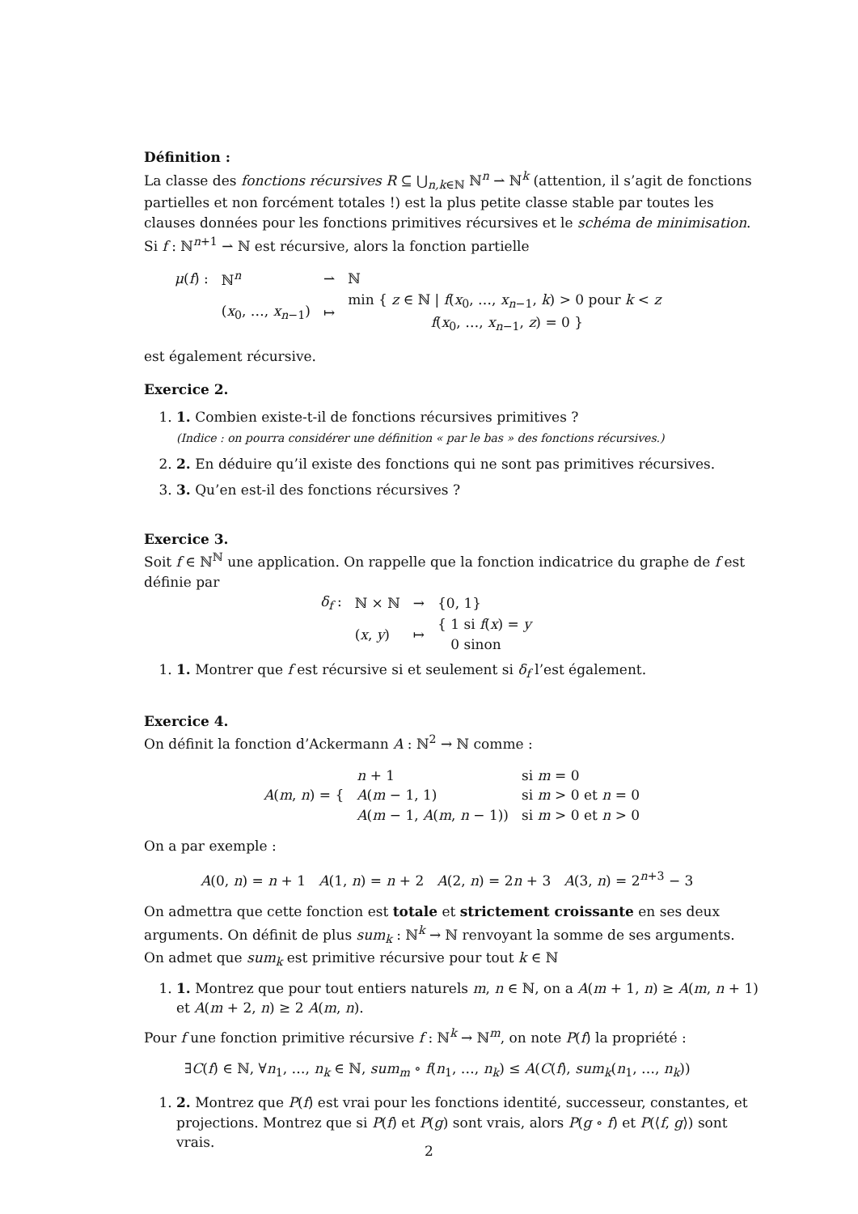Définition :
La classe des fonctions récursives R ⊆ ⋃<sub>n,k∈ℕ</sub> ℕ<sup>n</sup> ⇀ ℕ<sup>k</sup> (attention, il s’agit de fonctions partielles et non forcément totales !) est la plus petite classe stable par toutes les clauses données pour les fonctions primitives récursives et le schéma de minimisation. Si f : ℕ<sup>n+1</sup> ⇀ ℕ est récursive, alors la fonction partielle
| μ ( f ) : | ℕ<sup>n</sup> | ⇀ | ℕ |
| | ( x<sub>0</sub>, …, x<sub>n−1</sub>) | ↦ | min { z ∈ ℕ / f ( x<sub>0</sub>, …, x<sub>n−1</sub>, k ) > 0 pour k < z f ( x<sub>0</sub>, …, x<sub>n−1</sub>, z ) = 0 } |
est également récursive.
Exercice 2.
1. 1. Combien existe-t-il de fonctions récursives primitives ?
(Indice : on pourra considérer une définition « par le bas » des fonctions récursives.)
2. 2. En déduire qu’il existe des fonctions qui ne sont pas primitives récursives.
3. 3. Qu’en est-il des fonctions récursives ?
Exercice 3.
Soit f ∈ ℕ<sup>ℕ</sup> une application. On rappelle que la fonction indicatrice du graphe de f est définie par
| δ<sub>f</sub> : | ℕ × ℕ | → | {0, 1} |
| | ( x , y ) | ↦ | { 1 si f ( x ) = y 0 sinon |
1. 1. Montrer que f est récursive si et seulement si δ<sub>f</sub> l’est également.
Exercice 4.
On définit la fonction d’Ackermann A : ℕ<sup>2</sup> → ℕ comme :
| A ( m , n ) = { | n + 1 | si m = 0 |
| | A ( m − 1, 1) | si m > 0 et n = 0 |
| | A ( m − 1, A ( m , n − 1)) | si m > 0 et n > 0 |
On a par exemple :
A(0, n) = n + 1 A(1, n) = n + 2 A(2, n) = 2n + 3 A(3, n) = 2<sup>n+3</sup> − 3
On admettra que cette fonction est totale et strictement croissante en ses deux arguments. On définit de plus sum<sub>k</sub> : ℕ<sup>k</sup> → ℕ renvoyant la somme de ses arguments. On admet que sum<sub>k</sub> est primitive récursive pour tout k ∈ ℕ
1. 1. Montrez que pour tout entiers naturels m, n ∈ ℕ, on a A(m + 1, n) ≥ A(m, n + 1) et A(m + 2, n) ≥ 2 A(m, n).
Pour f une fonction primitive récursive f : ℕ<sup>k</sup> → ℕ<sup>m</sup>, on note P(f) la propriété :
∃C(f) ∈ ℕ, ∀n<sub>1</sub>, …, n<sub>k</sub> ∈ ℕ, sum<sub>m</sub> ∘ f(n<sub>1</sub>, …, n<sub>k</sub>) ≤ A(C(f), sum<sub>k</sub>(n<sub>1</sub>, …, n<sub>k</sub>))
1. 2. Montrez que P(f) est vrai pour les fonctions identité, successeur, constantes, et projections. Montrez que si P(f) et P(g) sont vrais, alors P(g ∘ f) et P(⟨f, g⟩) sont vrais.
2